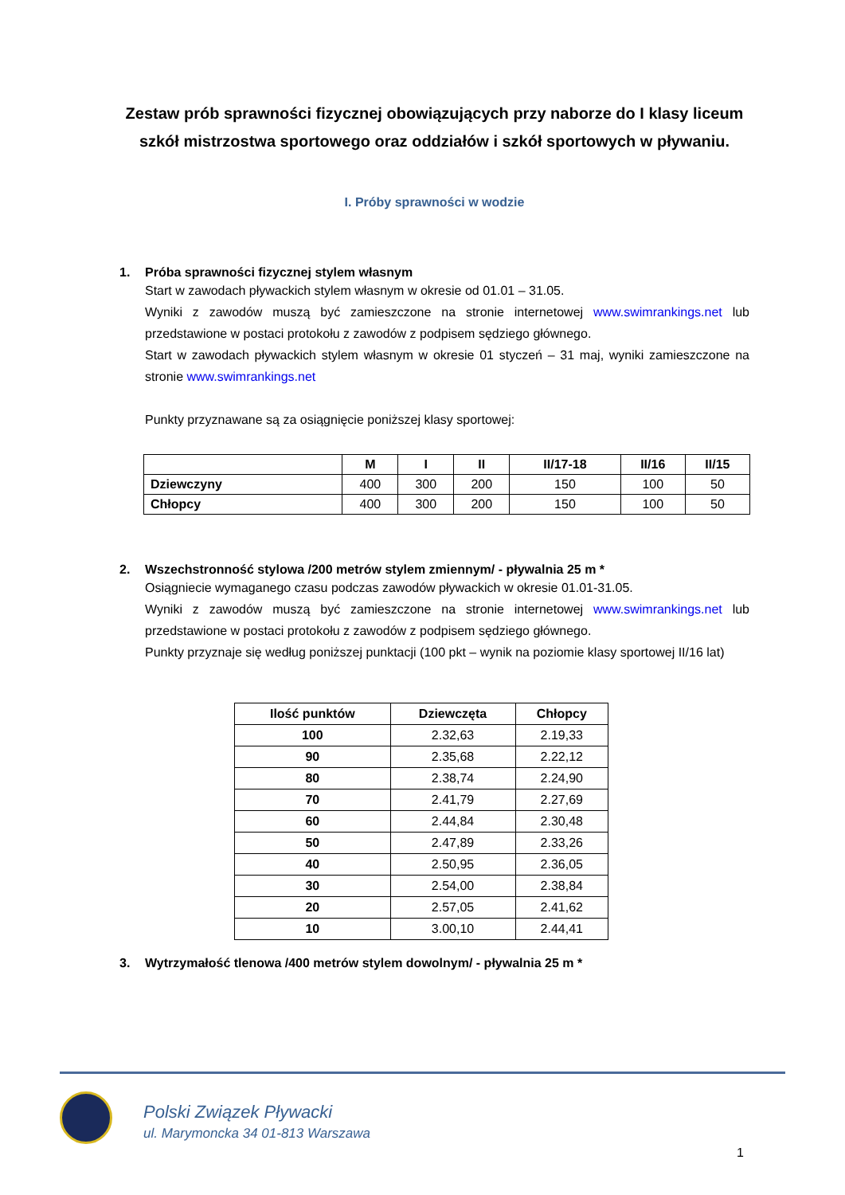Zestaw prób sprawności fizycznej obowiązujących przy naborze do I klasy liceum szkół mistrzostwa sportowego oraz oddziałów i szkół sportowych w pływaniu.
I. Próby sprawności w wodzie
1. Próba sprawności fizycznej stylem własnym
Start w zawodach pływackich stylem własnym w okresie od 01.01 – 31.05.
Wyniki z zawodów muszą być zamieszczone na stronie internetowej www.swimrankings.net lub przedstawione w postaci protokołu z zawodów z podpisem sędziego głównego.
Start w zawodach pływackich stylem własnym w okresie 01 styczeń – 31 maj, wyniki zamieszczone na stronie www.swimrankings.net
Punkty przyznawane są za osiągnięcie poniższej klasy sportowej:
| | M | I | II | II/17-18 | II/16 | II/15 |
| --- | --- | --- | --- | --- | --- | --- |
| Dziewczyny | 400 | 300 | 200 | 150 | 100 | 50 |
| Chłopcy | 400 | 300 | 200 | 150 | 100 | 50 |
2. Wszechstronność stylowa /200 metrów stylem zmiennym/ - pływalnia 25 m *
Osiągniecie wymaganego czasu podczas zawodów pływackich w okresie 01.01-31.05.
Wyniki z zawodów muszą być zamieszczone na stronie internetowej www.swimrankings.net lub przedstawione w postaci protokołu z zawodów z podpisem sędziego głównego.
Punkty przyznaje się według poniższej punktacji (100 pkt – wynik na poziomie klasy sportowej II/16 lat)
| Ilość punktów | Dziewczęta | Chłopcy |
| --- | --- | --- |
| 100 | 2.32,63 | 2.19,33 |
| 90 | 2.35,68 | 2.22,12 |
| 80 | 2.38,74 | 2.24,90 |
| 70 | 2.41,79 | 2.27,69 |
| 60 | 2.44,84 | 2.30,48 |
| 50 | 2.47,89 | 2.33,26 |
| 40 | 2.50,95 | 2.36,05 |
| 30 | 2.54,00 | 2.38,84 |
| 20 | 2.57,05 | 2.41,62 |
| 10 | 3.00,10 | 2.44,41 |
3. Wytrzymałość tlenowa /400 metrów stylem dowolnym/ - pływalnia 25 m *
Polski Związek Pływacki
ul. Marymoncka 34 01-813 Warszawa
1